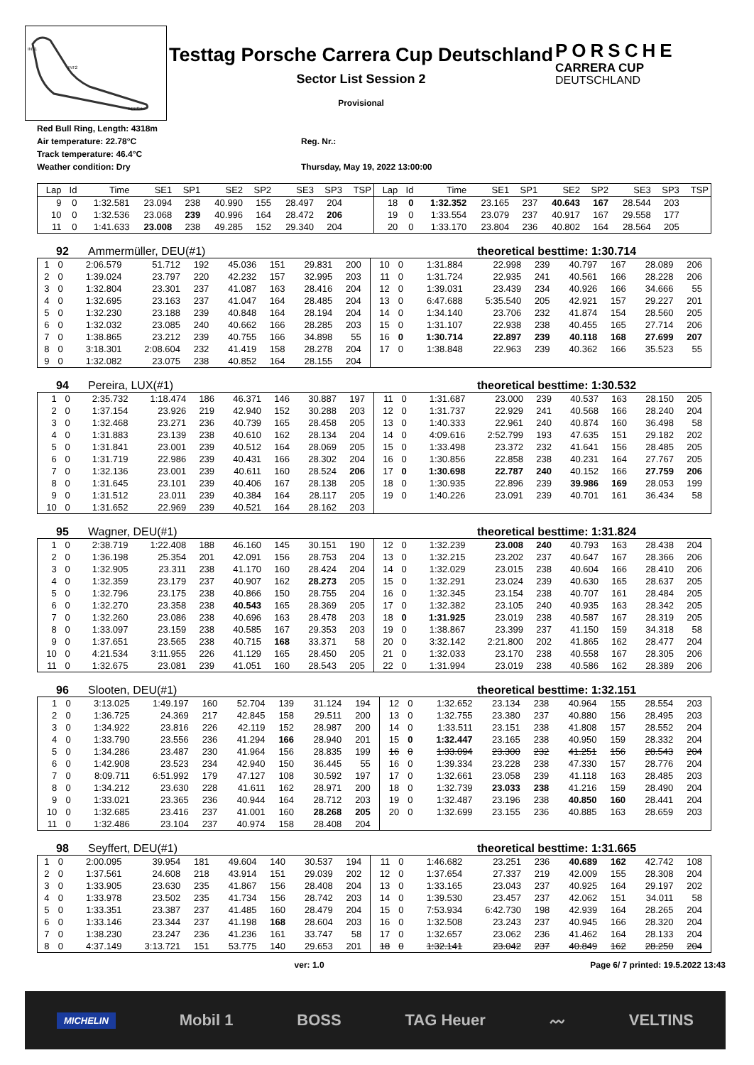INT1
INT2
FINISH
Testtag Porsche Carrera Cup Deutschland
Sector List Session 2
Provisional
PORSCHE
CARRERA CUP
DEUTSCHLAND
Red Bull Ring, Length: 4318m
Air temperature: 22.78°C
Track temperature: 46.4°C
Weather condition: Dry
Reg. Nr.:
Thursday, May 19, 2022 13:00:00
| Lap | Id | Time | SE1 | SP1 | SE2 | SP2 | SE3 | SP3 | TSP | Lap | Id | Time | SE1 | SP1 | SE2 | SP2 | SE3 | SP3 | TSP |
| --- | --- | --- | --- | --- | --- | --- | --- | --- | --- | --- | --- | --- | --- | --- | --- | --- | --- | --- | --- |
| 9 | 0 | 1:32.581 | 23.094 | 238 | 40.990 | 155 | 28.497 | 204 | | 18 | 0 | 1:32.352 | 23.165 | 237 | 40.643 | 167 | 28.544 | 203 | |
| 10 | 0 | 1:32.536 | 23.068 | 239 | 40.996 | 164 | 28.472 | 206 | | 19 | 0 | 1:33.554 | 23.079 | 237 | 40.917 | 167 | 29.558 | 177 | |
| 11 | 0 | 1:41.633 | 23.008 | 238 | 49.285 | 152 | 29.340 | 204 | | 20 | 0 | 1:33.170 | 23.804 | 236 | 40.802 | 164 | 28.564 | 205 | |
92 Ammermüller, DEU(#1) theoretical besttime: 1:30.714
| 1 | 0 | 2:06.579 | 51.712 | 192 | 45.036 | 151 | 29.831 | 200 | | 10 | 0 | 1:31.884 | 22.998 | 239 | 40.797 | 167 | 28.089 | 206 | |
| 2 | 0 | 1:39.024 | 23.797 | 220 | 42.232 | 157 | 32.995 | 203 | | 11 | 0 | 1:31.724 | 22.935 | 241 | 40.561 | 166 | 28.228 | 206 | |
| 3 | 0 | 1:32.804 | 23.301 | 237 | 41.087 | 163 | 28.416 | 204 | | 12 | 0 | 1:39.031 | 23.439 | 234 | 40.926 | 166 | 34.666 | 55 | |
| 4 | 0 | 1:32.695 | 23.163 | 237 | 41.047 | 164 | 28.485 | 204 | | 13 | 0 | 6:47.688 | 5:35.540 | 205 | 42.921 | 157 | 29.227 | 201 | |
| 5 | 0 | 1:32.230 | 23.188 | 239 | 40.848 | 164 | 28.194 | 204 | | 14 | 0 | 1:34.140 | 23.706 | 232 | 41.874 | 154 | 28.560 | 205 | |
| 6 | 0 | 1:32.032 | 23.085 | 240 | 40.662 | 166 | 28.285 | 203 | | 15 | 0 | 1:31.107 | 22.938 | 238 | 40.455 | 165 | 27.714 | 206 | |
| 7 | 0 | 1:38.865 | 23.212 | 239 | 40.755 | 166 | 34.898 | 55 | | 16 | 0 | 1:30.714 | 22.897 | 239 | 40.118 | 168 | 27.699 | 207 | |
| 8 | 0 | 3:18.301 | 2:08.604 | 232 | 41.419 | 158 | 28.278 | 204 | | 17 | 0 | 1:38.848 | 22.963 | 239 | 40.362 | 166 | 35.523 | 55 | |
| 9 | 0 | 1:32.082 | 23.075 | 238 | 40.852 | 164 | 28.155 | 204 | | | | | | | | | | | |
94 Pereira, LUX(#1) theoretical besttime: 1:30.532
| 1 | 0 | 2:35.732 | 1:18.474 | 186 | 46.371 | 146 | 30.887 | 197 | | 11 | 0 | 1:31.687 | 23.000 | 239 | 40.537 | 163 | 28.150 | 205 | |
| 2 | 0 | 1:37.154 | 23.926 | 219 | 42.940 | 152 | 30.288 | 203 | | 12 | 0 | 1:31.737 | 22.929 | 241 | 40.568 | 166 | 28.240 | 204 | |
| 3 | 0 | 1:32.468 | 23.271 | 236 | 40.739 | 165 | 28.458 | 205 | | 13 | 0 | 1:40.333 | 22.961 | 240 | 40.874 | 160 | 36.498 | 58 | |
| 4 | 0 | 1:31.883 | 23.139 | 238 | 40.610 | 162 | 28.134 | 204 | | 14 | 0 | 4:09.616 | 2:52.799 | 193 | 47.635 | 151 | 29.182 | 202 | |
| 5 | 0 | 1:31.841 | 23.001 | 239 | 40.512 | 164 | 28.069 | 205 | | 15 | 0 | 1:33.498 | 23.372 | 232 | 41.641 | 156 | 28.485 | 205 | |
| 6 | 0 | 1:31.719 | 22.986 | 239 | 40.431 | 166 | 28.302 | 204 | | 16 | 0 | 1:30.856 | 22.858 | 238 | 40.231 | 164 | 27.767 | 205 | |
| 7 | 0 | 1:32.136 | 23.001 | 239 | 40.611 | 160 | 28.524 | 206 | | 17 | 0 | 1:30.698 | 22.787 | 240 | 40.152 | 166 | 27.759 | 206 | |
| 8 | 0 | 1:31.645 | 23.101 | 239 | 40.406 | 167 | 28.138 | 205 | | 18 | 0 | 1:30.935 | 22.896 | 239 | 39.986 | 169 | 28.053 | 199 | |
| 9 | 0 | 1:31.512 | 23.011 | 239 | 40.384 | 164 | 28.117 | 205 | | 19 | 0 | 1:40.226 | 23.091 | 239 | 40.701 | 161 | 36.434 | 58 | |
| 10 | 0 | 1:31.652 | 22.969 | 239 | 40.521 | 164 | 28.162 | 203 | | | | | | | | | | | |
95 Wagner, DEU(#1) theoretical besttime: 1:31.824
| 1 | 0 | 2:38.719 | 1:22.408 | 188 | 46.160 | 145 | 30.151 | 190 | | 12 | 0 | 1:32.239 | 23.008 | 240 | 40.793 | 163 | 28.438 | 204 | |
| 2 | 0 | 1:36.198 | 25.354 | 201 | 42.091 | 156 | 28.753 | 204 | | 13 | 0 | 1:32.215 | 23.202 | 237 | 40.647 | 167 | 28.366 | 206 | |
| 3 | 0 | 1:32.905 | 23.311 | 238 | 41.170 | 160 | 28.424 | 204 | | 14 | 0 | 1:32.029 | 23.015 | 238 | 40.604 | 166 | 28.410 | 206 | |
| 4 | 0 | 1:32.359 | 23.179 | 237 | 40.907 | 162 | 28.273 | 205 | | 15 | 0 | 1:32.291 | 23.024 | 239 | 40.630 | 165 | 28.637 | 205 | |
| 5 | 0 | 1:32.796 | 23.175 | 238 | 40.866 | 150 | 28.755 | 204 | | 16 | 0 | 1:32.345 | 23.154 | 238 | 40.707 | 161 | 28.484 | 205 | |
| 6 | 0 | 1:32.270 | 23.358 | 238 | 40.543 | 165 | 28.369 | 205 | | 17 | 0 | 1:32.382 | 23.105 | 240 | 40.935 | 163 | 28.342 | 205 | |
| 7 | 0 | 1:32.260 | 23.086 | 238 | 40.696 | 163 | 28.478 | 203 | | 18 | 0 | 1:31.925 | 23.019 | 238 | 40.587 | 167 | 28.319 | 205 | |
| 8 | 0 | 1:33.097 | 23.159 | 238 | 40.585 | 167 | 29.353 | 203 | | 19 | 0 | 1:38.867 | 23.399 | 237 | 41.150 | 159 | 34.318 | 58 | |
| 9 | 0 | 1:37.651 | 23.565 | 238 | 40.715 | 168 | 33.371 | 58 | | 20 | 0 | 3:32.142 | 2:21.800 | 202 | 41.865 | 162 | 28.477 | 204 | |
| 10 | 0 | 4:21.534 | 3:11.955 | 226 | 41.129 | 165 | 28.450 | 205 | | 21 | 0 | 1:32.033 | 23.170 | 238 | 40.558 | 167 | 28.305 | 206 | |
| 11 | 0 | 1:32.675 | 23.081 | 239 | 41.051 | 160 | 28.543 | 205 | | 22 | 0 | 1:31.994 | 23.019 | 238 | 40.586 | 162 | 28.389 | 206 | |
96 Slooten, DEU(#1) theoretical besttime: 1:32.151
| 1 | 0 | 3:13.025 | 1:49.197 | 160 | 52.704 | 139 | 31.124 | 194 | | 12 | 0 | 1:32.652 | 23.134 | 238 | 40.964 | 155 | 28.554 | 203 | |
| 2 | 0 | 1:36.725 | 24.369 | 217 | 42.845 | 158 | 29.511 | 200 | | 13 | 0 | 1:32.755 | 23.380 | 237 | 40.880 | 156 | 28.495 | 203 | |
| 3 | 0 | 1:34.922 | 23.816 | 226 | 42.119 | 152 | 28.987 | 200 | | 14 | 0 | 1:33.511 | 23.151 | 238 | 41.808 | 157 | 28.552 | 204 | |
| 4 | 0 | 1:33.790 | 23.556 | 236 | 41.294 | 166 | 28.940 | 201 | | 15 | 0 | 1:32.447 | 23.165 | 238 | 40.950 | 159 | 28.332 | 204 | |
| 5 | 0 | 1:34.286 | 23.487 | 230 | 41.964 | 156 | 28.835 | 199 | | 16 | 0 | 1:33.094 | 23.300 | 232 | 41.251 | 156 | 28.543 | 204 | |
| 6 | 0 | 1:42.908 | 23.523 | 234 | 42.940 | 150 | 36.445 | 55 | | 16 | 0 | 1:39.334 | 23.228 | 238 | 47.330 | 157 | 28.776 | 204 | |
| 7 | 0 | 8:09.711 | 6:51.992 | 179 | 47.127 | 108 | 30.592 | 197 | | 17 | 0 | 1:32.661 | 23.058 | 239 | 41.118 | 163 | 28.485 | 203 | |
| 8 | 0 | 1:34.212 | 23.630 | 228 | 41.611 | 162 | 28.971 | 200 | | 18 | 0 | 1:32.739 | 23.033 | 238 | 41.216 | 159 | 28.490 | 204 | |
| 9 | 0 | 1:33.021 | 23.365 | 236 | 40.944 | 164 | 28.712 | 203 | | 19 | 0 | 1:32.487 | 23.196 | 238 | 40.850 | 160 | 28.441 | 204 | |
| 10 | 0 | 1:32.685 | 23.416 | 237 | 41.001 | 160 | 28.268 | 205 | | 20 | 0 | 1:32.699 | 23.155 | 236 | 40.885 | 163 | 28.659 | 203 | |
| 11 | 0 | 1:32.486 | 23.104 | 237 | 40.974 | 158 | 28.408 | 204 | | | | | | | | | | | |
98 Seyffert, DEU(#1) theoretical besttime: 1:31.665
| 1 | 0 | 2:00.095 | 39.954 | 181 | 49.604 | 140 | 30.537 | 194 | | 11 | 0 | 1:46.682 | 23.251 | 236 | 40.689 | 162 | 42.742 | 108 | |
| 2 | 0 | 1:37.561 | 24.608 | 218 | 43.914 | 151 | 29.039 | 202 | | 12 | 0 | 1:37.654 | 27.337 | 219 | 42.009 | 155 | 28.308 | 204 | |
| 3 | 0 | 1:33.905 | 23.630 | 235 | 41.867 | 156 | 28.408 | 204 | | 13 | 0 | 1:33.165 | 23.043 | 237 | 40.925 | 164 | 29.197 | 202 | |
| 4 | 0 | 1:33.978 | 23.502 | 235 | 41.734 | 156 | 28.742 | 203 | | 14 | 0 | 1:39.530 | 23.457 | 237 | 42.062 | 151 | 34.011 | 58 | |
| 5 | 0 | 1:33.351 | 23.387 | 237 | 41.485 | 160 | 28.479 | 204 | | 15 | 0 | 7:53.934 | 6:42.730 | 198 | 42.939 | 164 | 28.265 | 204 | |
| 6 | 0 | 1:33.146 | 23.344 | 237 | 41.198 | 168 | 28.604 | 203 | | 16 | 0 | 1:32.508 | 23.243 | 237 | 40.945 | 166 | 28.320 | 204 | |
| 7 | 0 | 1:38.230 | 23.247 | 236 | 41.236 | 161 | 33.747 | 58 | | 17 | 0 | 1:32.657 | 23.062 | 236 | 41.462 | 164 | 28.133 | 204 | |
| 8 | 0 | 4:37.149 | 3:13.721 | 151 | 53.775 | 140 | 29.653 | 201 | | 18 | 0 | 1:32.141 | 23.042 | 237 | 40.849 | 162 | 28.250 | 204 | |
ver: 1.0 Page 6/ 7 printed: 19.5.2022 13:43
MICHELIN Mobil 1 BOSS TAG Heuer 〰 VELTINS